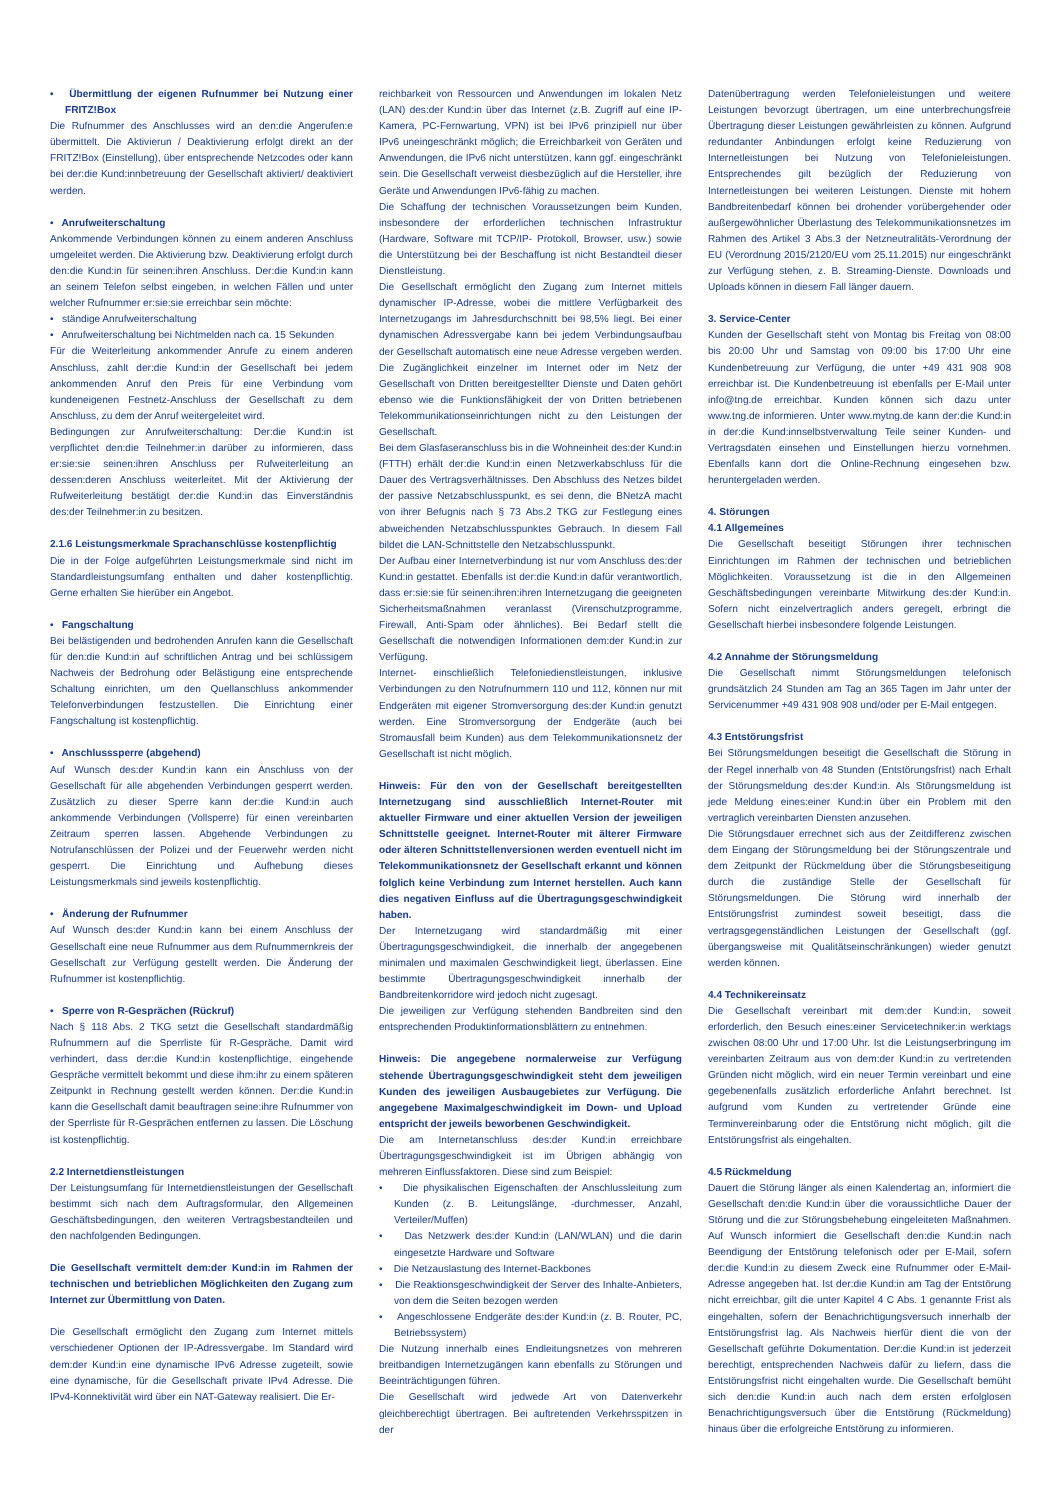• Übermittlung der eigenen Rufnummer bei Nutzung einer FRITZ!Box
Die Rufnummer des Anschlusses wird an den:die Angerufen:e übermittelt. Die Aktivierun / Deaktivierung erfolgt direkt an der FRITZ!Box (Einstellung), über entsprechende Netzcodes oder kann bei der:die Kund:innbetreuung der Gesellschaft aktiviert/ deaktiviert werden.
• Anrufweiterschaltung
Ankommende Verbindungen können zu einem anderen Anschluss umgeleitet werden. Die Aktivierung bzw. Deaktivierung erfolgt durch den:die Kund:in für seinen:ihren Anschluss. Der:die Kund:in kann an seinem Telefon selbst eingeben, in welchen Fällen und unter welcher Rufnummer er:sie:sie erreichbar sein möchte:
• ständige Anrufweiterschaltung
• Anrufweiterschaltung bei Nichtmelden nach ca. 15 Sekunden
Für die Weiterleitung ankommender Anrufe zu einem anderen Anschluss, zahlt der:die Kund:in der Gesellschaft bei jedem ankommenden Anruf den Preis für eine Verbindung vom kundeneigenen Festnetz-Anschluss der Gesellschaft zu dem Anschluss, zu dem der Anruf weitergeleitet wird.
Bedingungen zur Anrufweiterschaltung: Der:die Kund:in ist verpflichtet den:die Teilnehmer:in darüber zu informieren, dass er:sie:sie seinen:ihren Anschluss per Rufweiterleitung an dessen:deren Anschluss weiterleitet. Mit der Aktivierung der Rufweiterleitung bestätigt der:die Kund:in das Einverständnis des:der Teilnehmer:in zu besitzen.
2.1.6 Leistungsmerkmale Sprachanschlüsse kostenpflichtig
Die in der Folge aufgeführten Leistungsmerkmale sind nicht im Standardleistungsumfang enthalten und daher kostenpflichtig. Gerne erhalten Sie hierüber ein Angebot.
• Fangschaltung
Bei belästigenden und bedrohenden Anrufen kann die Gesellschaft für den:die Kund:in auf schriftlichen Antrag und bei schlüssigem Nachweis der Bedrohung oder Belästigung eine entsprechende Schaltung einrichten, um den Quellanschluss ankommender Telefonverbindungen festzustellen. Die Einrichtung einer Fangschaltung ist kostenpflichtig.
• Anschlusssperre (abgehend)
Auf Wunsch des:der Kund:in kann ein Anschluss von der Gesellschaft für alle abgehenden Verbindungen gesperrt werden. Zusätzlich zu dieser Sperre kann der:die Kund:in auch ankommende Verbindungen (Vollsperre) für einen vereinbarten Zeitraum sperren lassen. Abgehende Verbindungen zu Notrufanschlüssen der Polizei und der Feuerwehr werden nicht gesperrt. Die Einrichtung und Aufhebung dieses Leistungsmerkmals sind jeweils kostenpflichtig.
• Änderung der Rufnummer
Auf Wunsch des:der Kund:in kann bei einem Anschluss der Gesellschaft eine neue Rufnummer aus dem Rufnummernkreis der Gesellschaft zur Verfügung gestellt werden. Die Änderung der Rufnummer ist kostenpflichtig.
• Sperre von R-Gesprächen (Rückruf)
Nach § 118 Abs. 2 TKG setzt die Gesellschaft standardmäßig Rufnummern auf die Sperrliste für R-Gespräche. Damit wird verhindert, dass der:die Kund:in kostenpflichtige, eingehende Gespräche vermittelt bekommt und diese ihm:ihr zu einem späteren Zeitpunkt in Rechnung gestellt werden können. Der:die Kund:in kann die Gesellschaft damit beauftragen seine:ihre Rufnummer von der Sperrliste für R-Gesprächen entfernen zu lassen. Die Löschung ist kostenpflichtig.
2.2 Internetdienstleistungen
Der Leistungsumfang für Internetdienstleistungen der Gesellschaft bestimmt sich nach dem Auftragsformular, den Allgemeinen Geschäftsbedingungen, den weiteren Vertragsbestandteilen und den nachfolgenden Bedingungen.
Die Gesellschaft vermittelt dem:der Kund:in im Rahmen der technischen und betrieblichen Möglichkeiten den Zugang zum Internet zur Übermittlung von Daten.
Die Gesellschaft ermöglicht den Zugang zum Internet mittels verschiedener Optionen der IP-Adressvergabe. Im Standard wird dem:der Kund:in eine dynamische IPv6 Adresse zugeteilt, sowie eine dynamische, für die Gesellschaft private IPv4 Adresse. Die IPv4-Konnektivität wird über ein NAT-Gateway realisiert. Die Er-
reichbarkeit von Ressourcen und Anwendungen im lokalen Netz (LAN) des:der Kund:in über das Internet (z.B. Zugriff auf eine IP-Kamera, PC-Fernwartung, VPN) ist bei IPv6 prinzipiell nur über IPv6 uneingeschränkt möglich; die Erreichbarkeit von Geräten und Anwendungen, die IPv6 nicht unterstützen, kann ggf. eingeschränkt sein. Die Gesellschaft verweist diesbezüglich auf die Hersteller, ihre Geräte und Anwendungen IPv6-fähig zu machen.
Die Schaffung der technischen Voraussetzungen beim Kunden, insbesondere der erforderlichen technischen Infrastruktur (Hardware, Software mit TCP/IP- Protokoll, Browser, usw.) sowie die Unterstützung bei der Beschaffung ist nicht Bestandteil dieser Dienstleistung.
Die Gesellschaft ermöglicht den Zugang zum Internet mittels dynamischer IP-Adresse, wobei die mittlere Verfügbarkeit des Internetzugangs im Jahresdurchschnitt bei 98,5% liegt. Bei einer dynamischen Adressvergabe kann bei jedem Verbindungsaufbau der Gesellschaft automatisch eine neue Adresse vergeben werden. Die Zugänglichkeit einzelner im Internet oder im Netz der Gesellschaft von Dritten bereitgestellter Dienste und Daten gehört ebenso wie die Funktionsfähigkeit der von Dritten betriebenen Telekommunikationseinrichtungen nicht zu den Leistungen der Gesellschaft.
Bei dem Glasfaseranschluss bis in die Wohneinheit des:der Kund:in (FTTH) erhält der:die Kund:in einen Netzwerkabschluss für die Dauer des Vertragsverhältnisses. Den Abschluss des Netzes bildet der passive Netzabschlusspunkt, es sei denn, die BNetzA macht von ihrer Befugnis nach § 73 Abs.2 TKG zur Festlegung eines abweichenden Netzabschlusspunktes Gebrauch. In diesem Fall bildet die LAN-Schnittstelle den Netzabschlusspunkt.
Der Aufbau einer Internetverbindung ist nur vom Anschluss des:der Kund:in gestattet. Ebenfalls ist der:die Kund:in dafür verantwortlich, dass er:sie:sie für seinen:ihren:ihren Internetzugang die geeigneten Sicherheitsmaßnahmen veranlasst (Virenschutzprogramme, Firewall, Anti-Spam oder ähnliches). Bei Bedarf stellt die Gesellschaft die notwendigen Informationen dem:der Kund:in zur Verfügung.
Internet- einschließlich Telefoniedienstleistungen, inklusive Verbindungen zu den Notrufnummern 110 und 112, können nur mit Endgeräten mit eigener Stromversorgung des:der Kund:in genutzt werden. Eine Stromversorgung der Endgeräte (auch bei Stromausfall beim Kunden) aus dem Telekommunikationsnetz der Gesellschaft ist nicht möglich.
Hinweis: Für den von der Gesellschaft bereitgestellten Internetzugang sind ausschließlich Internet-Router mit aktueller Firmware und einer aktuellen Version der jeweiligen Schnittstelle geeignet. Internet-Router mit älterer Firmware oder älteren Schnittstellenversionen werden eventuell nicht im Telekommunikationsnetz der Gesellschaft erkannt und können folglich keine Verbindung zum Internet herstellen. Auch kann dies negativen Einfluss auf die Übertragungsgeschwindigkeit haben.
Der Internetzugang wird standardmäßig mit einer Übertragungsgeschwindigkeit, die innerhalb der angegebenen minimalen und maximalen Geschwindigkeit liegt, überlassen. Eine bestimmte Übertragungsgeschwindigkeit innerhalb der Bandbreitenkorridore wird jedoch nicht zugesagt.
Die jeweiligen zur Verfügung stehenden Bandbreiten sind den entsprechenden Produktinformationsblättern zu entnehmen.
Hinweis: Die angegebene normalerweise zur Verfügung stehende Übertragungsgeschwindigkeit steht dem jeweiligen Kunden des jeweiligen Ausbaugebietes zur Verfügung. Die angegebene Maximalgeschwindigkeit im Down- und Upload entspricht der jeweils beworbenen Geschwindigkeit.
Die am Internetanschluss des:der Kund:in erreichbare Übertragungsgeschwindigkeit ist im Übrigen abhängig von mehreren Einflussfaktoren. Diese sind zum Beispiel:
• Die physikalischen Eigenschaften der Anschlussleitung zum Kunden (z. B. Leitungslänge, -durchmesser, Anzahl, Verteiler/Muffen)
• Das Netzwerk des:der Kund:in (LAN/WLAN) und die darin eingesetzte Hardware und Software
• Die Netzauslastung des Internet-Backbones
• Die Reaktionsgeschwindigkeit der Server des Inhalte-Anbieters, von dem die Seiten bezogen werden
• Angeschlossene Endgeräte des:der Kund:in (z. B. Router, PC, Betriebssystem)
Die Nutzung innerhalb eines Endleitungsnetzes von mehreren breitbandigen Internetzugängen kann ebenfalls zu Störungen und Beeinträchtigungen führen.
Die Gesellschaft wird jedwede Art von Datenverkehr gleichberechtigt übertragen. Bei auftretenden Verkehrsspitzen in der
Datenübertragung werden Telefonieleistungen und weitere Leistungen bevorzugt übertragen, um eine unterbrechungsfreie Übertragung dieser Leistungen gewährleisten zu können. Aufgrund redundanter Anbindungen erfolgt keine Reduzierung von Internetleistungen bei Nutzung von Telefonieleistungen. Entsprechendes gilt bezüglich der Reduzierung von Internetleistungen bei weiteren Leistungen. Dienste mit hohem Bandbreitenbedarf können bei drohender vorübergehender oder außergewöhnlicher Überlastung des Telekommunikationsnetzes im Rahmen des Artikel 3 Abs.3 der Netzneutralitäts-Verordnung der EU (Verordnung 2015/2120/EU vom 25.11.2015) nur eingeschränkt zur Verfügung stehen, z. B. Streaming-Dienste. Downloads und Uploads können in diesem Fall länger dauern.
3. Service-Center
Kunden der Gesellschaft steht von Montag bis Freitag von 08:00 bis 20:00 Uhr und Samstag von 09:00 bis 17:00 Uhr eine Kundenbetreuung zur Verfügung, die unter +49 431 908 908 erreichbar ist. Die Kundenbetreuung ist ebenfalls per E-Mail unter info@tng.de erreichbar. Kunden können sich dazu unter www.tng.de informieren. Unter www.mytng.de kann der:die Kund:in in der:die Kund:innselbstverwaltung Teile seiner Kunden- und Vertragsdaten einsehen und Einstellungen hierzu vornehmen. Ebenfalls kann dort die Online-Rechnung eingesehen bzw. heruntergeladen werden.
4. Störungen
4.1 Allgemeines
Die Gesellschaft beseitigt Störungen ihrer technischen Einrichtungen im Rahmen der technischen und betrieblichen Möglichkeiten. Voraussetzung ist die in den Allgemeinen Geschäftsbedingungen vereinbarte Mitwirkung des:der Kund:in. Sofern nicht einzelvertraglich anders geregelt, erbringt die Gesellschaft hierbei insbesondere folgende Leistungen.
4.2 Annahme der Störungsmeldung
Die Gesellschaft nimmt Störungsmeldungen telefonisch grundsätzlich 24 Stunden am Tag an 365 Tagen im Jahr unter der Servicenummer +49 431 908 908 und/oder per E-Mail entgegen.
4.3 Entstörungsfrist
Bei Störungsmeldungen beseitigt die Gesellschaft die Störung in der Regel innerhalb von 48 Stunden (Entstörungsfrist) nach Erhalt der Störungsmeldung des:der Kund:in. Als Störungsmeldung ist jede Meldung eines:einer Kund:in über ein Problem mit den vertraglich vereinbarten Diensten anzusehen.
Die Störungsdauer errechnet sich aus der Zeitdifferenz zwischen dem Eingang der Störungsmeldung bei der Störungszentrale und dem Zeitpunkt der Rückmeldung über die Störungsbeseitigung durch die zuständige Stelle der Gesellschaft für Störungsmeldungen. Die Störung wird innerhalb der Entstörungsfrist zumindest soweit beseitigt, dass die vertragsgegenständlichen Leistungen der Gesellschaft (ggf. übergangsweise mit Qualitätseinschränkungen) wieder genutzt werden können.
4.4 Technikereinsatz
Die Gesellschaft vereinbart mit dem:der Kund:in, soweit erforderlich, den Besuch eines:einer Servicetechniker:in werktags zwischen 08:00 Uhr und 17:00 Uhr. Ist die Leistungserbringung im vereinbarten Zeitraum aus von dem:der Kund:in zu vertretenden Gründen nicht möglich, wird ein neuer Termin vereinbart und eine gegebenenfalls zusätzlich erforderliche Anfahrt berechnet. Ist aufgrund vom Kunden zu vertretender Gründe eine Terminvereinbarung oder die Entstörung nicht möglich, gilt die Entstörungsfrist als eingehalten.
4.5 Rückmeldung
Dauert die Störung länger als einen Kalendertag an, informiert die Gesellschaft den:die Kund:in über die voraussichtliche Dauer der Störung und die zur Störungsbehebung eingeleiteten Maßnahmen. Auf Wunsch informiert die Gesellschaft den:die Kund:in nach Beendigung der Entstörung telefonisch oder per E-Mail, sofern der:die Kund:in zu diesem Zweck eine Rufnummer oder E-Mail-Adresse angegeben hat. Ist der:die Kund:in am Tag der Entstörung nicht erreichbar, gilt die unter Kapitel 4 C Abs. 1 genannte Frist als eingehalten, sofern der Benachrichtigungsversuch innerhalb der Entstörungsfrist lag. Als Nachweis hierfür dient die von der Gesellschaft geführte Dokumentation. Der:die Kund:in ist jederzeit berechtigt, entsprechenden Nachweis dafür zu liefern, dass die Entstörungsfrist nicht eingehalten wurde. Die Gesellschaft bemüht sich den:die Kund:in auch nach dem ersten erfolglosen Benachrichtigungsversuch über die Entstörung (Rückmeldung) hinaus über die erfolgreiche Entstörung zu informieren.